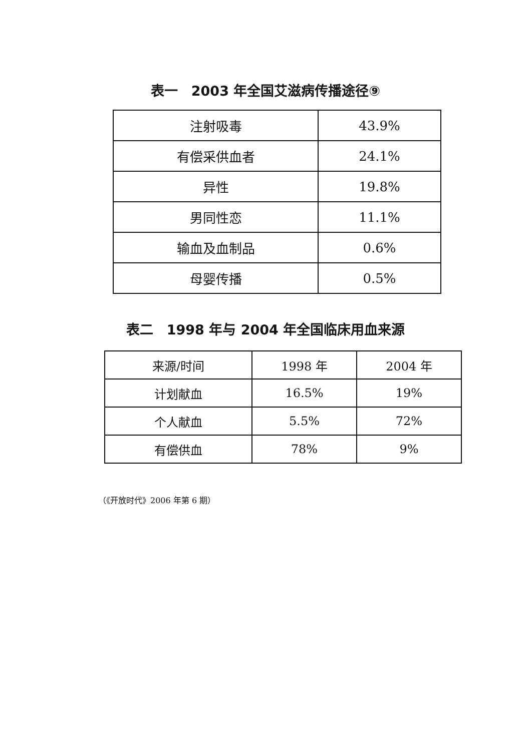表一　2003 年全国艾滋病传播途径⑨
| 注射吸毒 | 43.9% |
| 有偿采供血者 | 24.1% |
| 异性 | 19.8% |
| 男同性恋 | 11.1% |
| 输血及血制品 | 0.6% |
| 母婴传播 | 0.5% |
表二　1998 年与 2004 年全国临床用血来源
| 来源/时间 | 1998 年 | 2004 年 |
| --- | --- | --- |
| 计划献血 | 16.5% | 19% |
| 个人献血 | 5.5% | 72% |
| 有偿供血 | 78% | 9% |
（《开放时代》2006 年第 6 期）